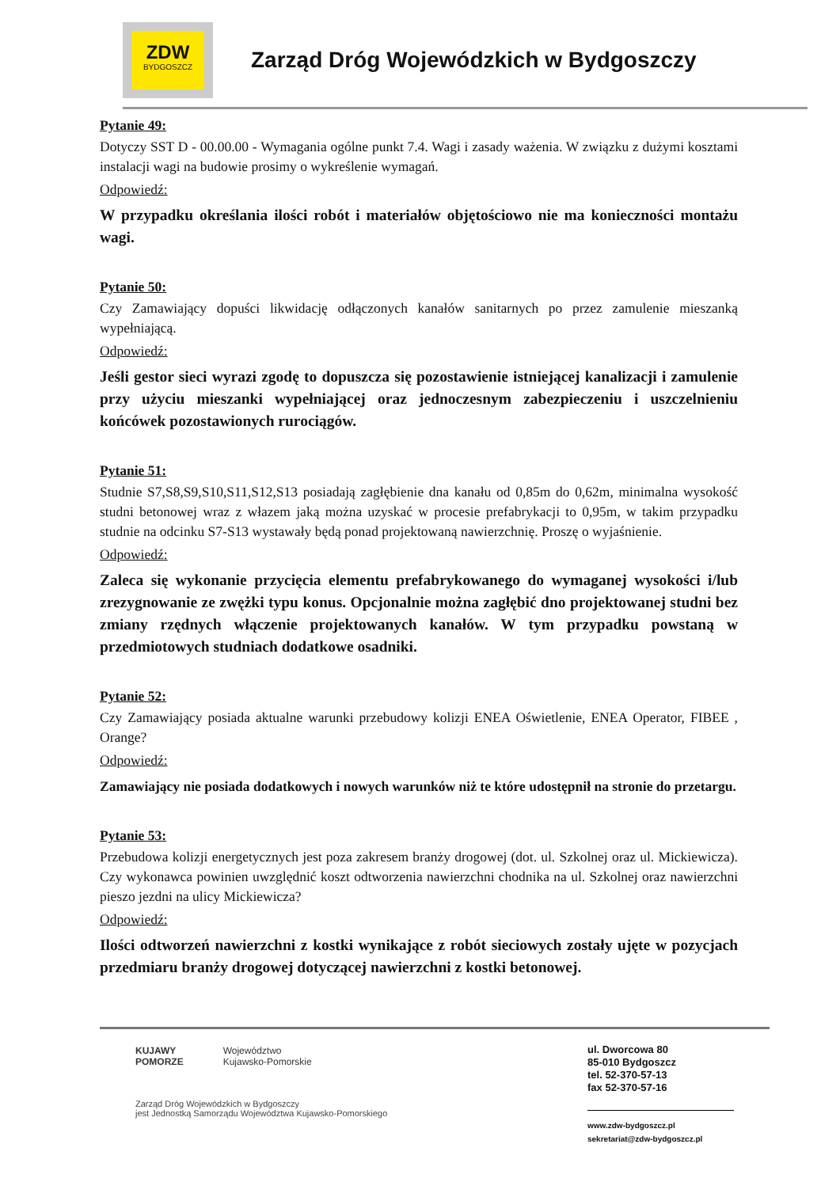ZDW
BYDGOSZCZ
Zarząd Dróg Wojewódzkich w Bydgoszczy
Pytanie 49:
Dotyczy SST D - 00.00.00 - Wymagania ogólne punkt 7.4. Wagi i zasady ważenia. W związku z dużymi kosztami instalacji wagi na budowie prosimy o wykreślenie wymagań.
Odpowiedź:
W przypadku określania ilości robót i materiałów objętościowo nie ma konieczności montażu wagi.
Pytanie 50:
Czy Zamawiający dopuści likwidację odłączonych kanałów sanitarnych po przez zamulenie mieszanką wypełniającą.
Odpowiedź:
Jeśli gestor sieci wyrazi zgodę to dopuszcza się pozostawienie istniejącej kanalizacji i zamulenie przy użyciu mieszanki wypełniającej oraz jednoczesnym zabezpieczeniu i uszczelnieniu końcówek pozostawionych rurociągów.
Pytanie 51:
Studnie S7,S8,S9,S10,S11,S12,S13 posiadają zagłębienie dna kanału od 0,85m do 0,62m, minimalna wysokość studni betonowej wraz z włazem jaką można uzyskać w procesie prefabrykacji to 0,95m, w takim przypadku studnie na odcinku S7-S13 wystawały będą ponad projektowaną nawierzchnię. Proszę o wyjaśnienie.
Odpowiedź:
Zaleca się wykonanie przycięcia elementu prefabrykowanego do wymaganej wysokości i/lub zrezygnowanie ze zwężki typu konus. Opcjonalnie można zagłębić dno projektowanej studni bez zmiany rzędnych włączenie projektowanych kanałów. W tym przypadku powstaną w przedmiotowych studniach dodatkowe osadniki.
Pytanie 52:
Czy Zamawiający posiada aktualne warunki przebudowy kolizji ENEA Oświetlenie, ENEA Operator, FIBEE , Orange?
Odpowiedź:
Zamawiający nie posiada dodatkowych i nowych warunków niż te które udostępnił na stronie do przetargu.
Pytanie 53:
Przebudowa kolizji energetycznych jest poza zakresem branży drogowej (dot. ul. Szkolnej oraz ul. Mickiewicza). Czy wykonawca powinien uwzględnić koszt odtworzenia nawierzchni chodnika na ul. Szkolnej oraz nawierzchni pieszo jezdni na ulicy Mickiewicza?
Odpowiedź:
Ilości odtworzeń nawierzchni z kostki wynikające z robót sieciowych zostały ujęte w pozycjach przedmiaru branży drogowej dotyczącej nawierzchni z kostki betonowej.
KUJAWY
POMORZE Województwo
Kujawsko-Pomorskie
Zarząd Dróg Wojewódzkich w Bydgoszczy
jest Jednostką Samorządu Województwa Kujawsko-Pomorskiego
ul. Dworcowa 80
85-010 Bydgoszcz
tel. 52-370-57-13
fax 52-370-57-16
www.zdw-bydgoszcz.pl
sekretariat@zdw-bydgoszcz.pl